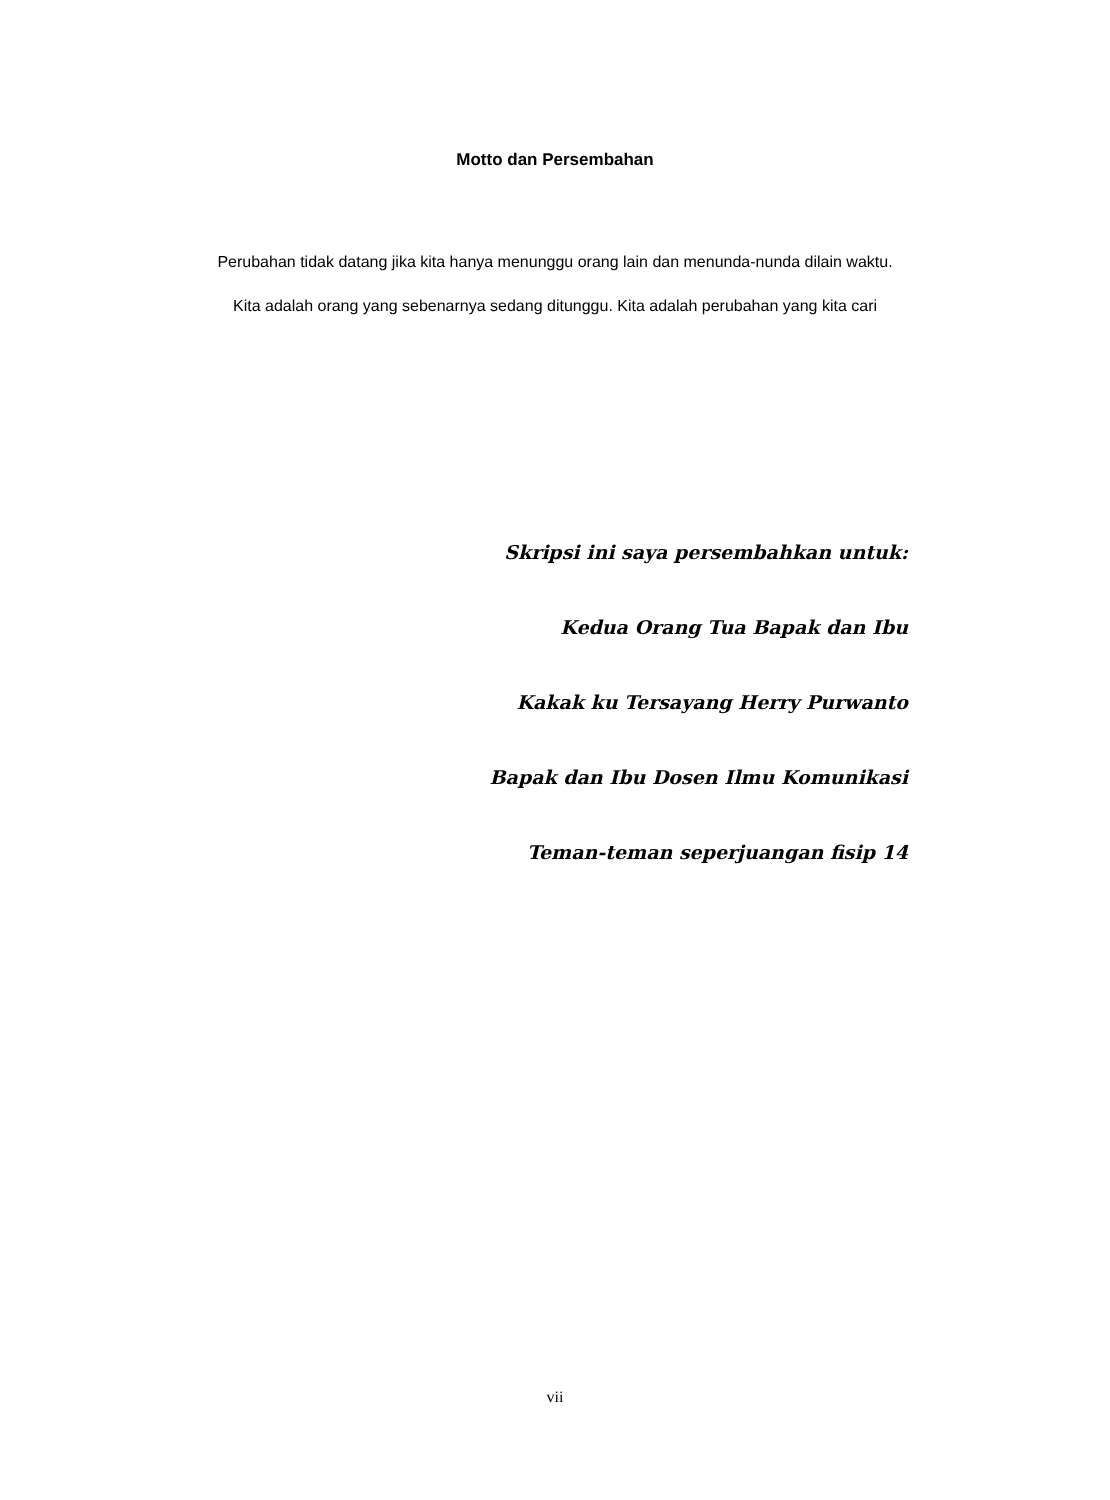Motto dan Persembahan
Perubahan tidak datang jika kita hanya menunggu orang lain dan menunda-nunda dilain waktu. Kita adalah orang yang sebenarnya sedang ditunggu. Kita adalah perubahan yang kita cari
Skripsi ini saya persembahkan untuk:
Kedua Orang Tua Bapak dan Ibu
Kakak ku Tersayang Herry Purwanto
Bapak dan Ibu Dosen Ilmu Komunikasi
Teman-teman seperjuangan fisip 14
vii